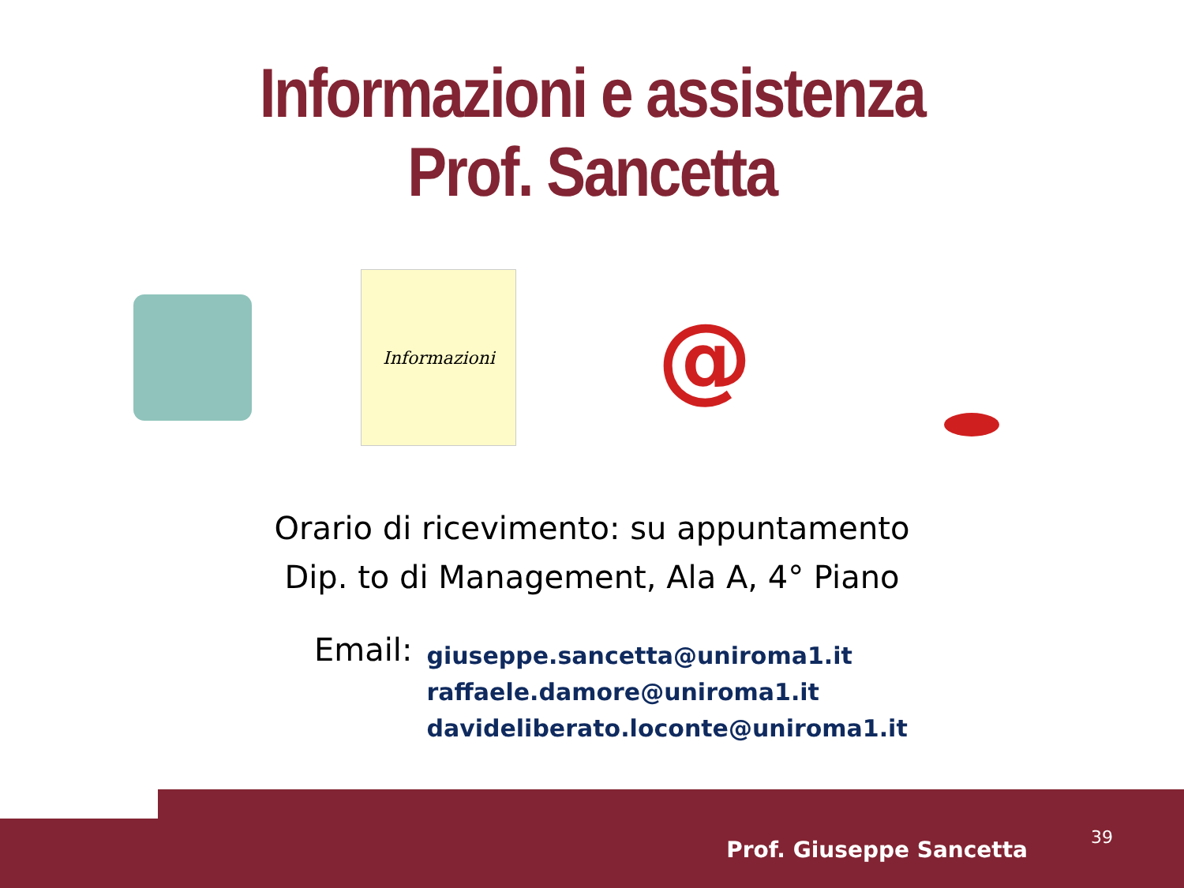Informazioni e assistenza
Prof. Sancetta
Informazioni
@
Orario di ricevimento: su appuntamento
Dip. to di Management, Ala A, 4° Piano
Email:
giuseppe.sancetta@uniroma1.it
raffaele.damore@uniroma1.it
davideliberato.loconte@uniroma1.it
Prof. Giuseppe Sancetta 39